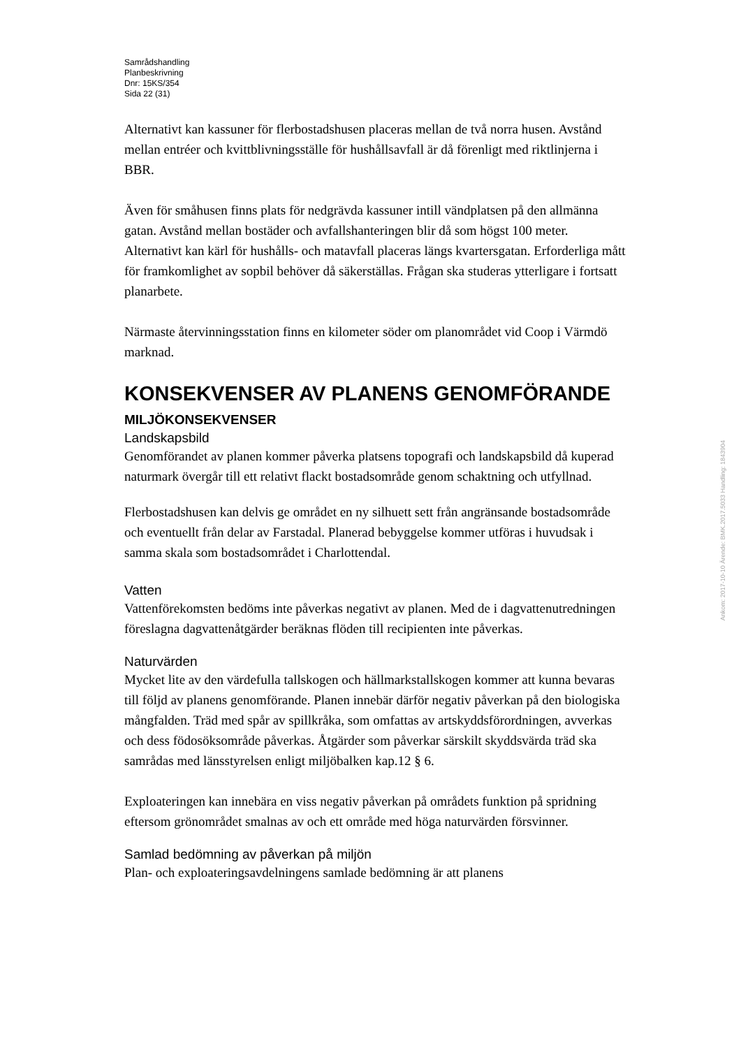Samrådshandling
Planbeskrivning
Dnr: 15KS/354
Sida 22 (31)
Alternativt kan kassuner för flerbostadshusen placeras mellan de två norra husen. Avstånd mellan entréer och kvittblivningsställe för hushållsavfall är då förenligt med riktlinjerna i BBR.
Även för småhusen finns plats för nedgrävda kassuner intill vändplatsen på den allmänna gatan. Avstånd mellan bostäder och avfallshanteringen blir då som högst 100 meter. Alternativt kan kärl för hushålls- och matavfall placeras längs kvartersgatan. Erforderliga mått för framkomlighet av sopbil behöver då säkerställas. Frågan ska studeras ytterligare i fortsatt planarbete.
Närmaste återvinningsstation finns en kilometer söder om planområdet vid Coop i Värmdö marknad.
KONSEKVENSER AV PLANENS GENOMFÖRANDE
MILJÖKONSEKVENSER
Landskapsbild
Genomförandet av planen kommer påverka platsens topografi och landskapsbild då kuperad naturmark övergår till ett relativt flackt bostadsområde genom schaktning och utfyllnad.
Flerbostadshusen kan delvis ge området en ny silhuett sett från angränsande bostadsområde och eventuellt från delar av Farstadal. Planerad bebyggelse kommer utföras i huvudsak i samma skala som bostadsområdet i Charlottendal.
Vatten
Vattenförekomsten bedöms inte påverkas negativt av planen. Med de i dagvattenutredningen föreslagna dagvattenåtgärder beräknas flöden till recipienten inte påverkas.
Naturvärden
Mycket lite av den värdefulla tallskogen och hällmarkstallskogen kommer att kunna bevaras till följd av planens genomförande. Planen innebär därför negativ påverkan på den biologiska mångfalden. Träd med spår av spillkråka, som omfattas av artskyddsförordningen, avverkas och dess födosöksområde påverkas. Åtgärder som påverkar särskilt skyddsvärda träd ska samrådas med länsstyrelsen enligt miljöbalken kap.12 § 6.
Exploateringen kan innebära en viss negativ påverkan på områdets funktion på spridning eftersom grönområdet smalnas av och ett område med höga naturvärden försvinner.
Samlad bedömning av påverkan på miljön
Plan- och exploateringsavdelningens samlade bedömning är att planens
Ankom: 2017-10-10 Ärende: BMK.2017.5033 Handling: 1843904